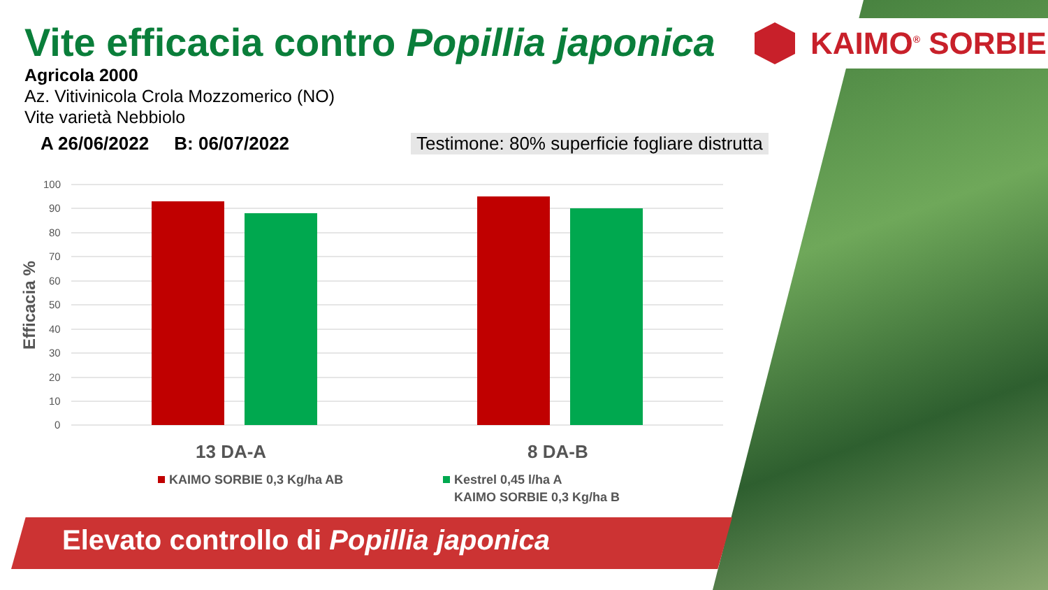KAIMO<sup>®</sup> SORBIE
Vite efficacia contro Popillia japonica
Agricola 2000
Az. Vitivinicola Crola Mozzomerico (NO)
Vite varietà Nebbiolo
A 26/06/2022 B: 06/07/2022
Testimone: 80% superficie fogliare distrutta
Efficacia %
100
90
80
70
60
50
40
30
20
10
0
13 DA-A
8 DA-B
KAIMO SORBIE 0,3 Kg/ha AB
Kestrel 0,45 l/ha A
KAIMO SORBIE 0,3 Kg/ha B
Elevato controllo di Popillia japonica